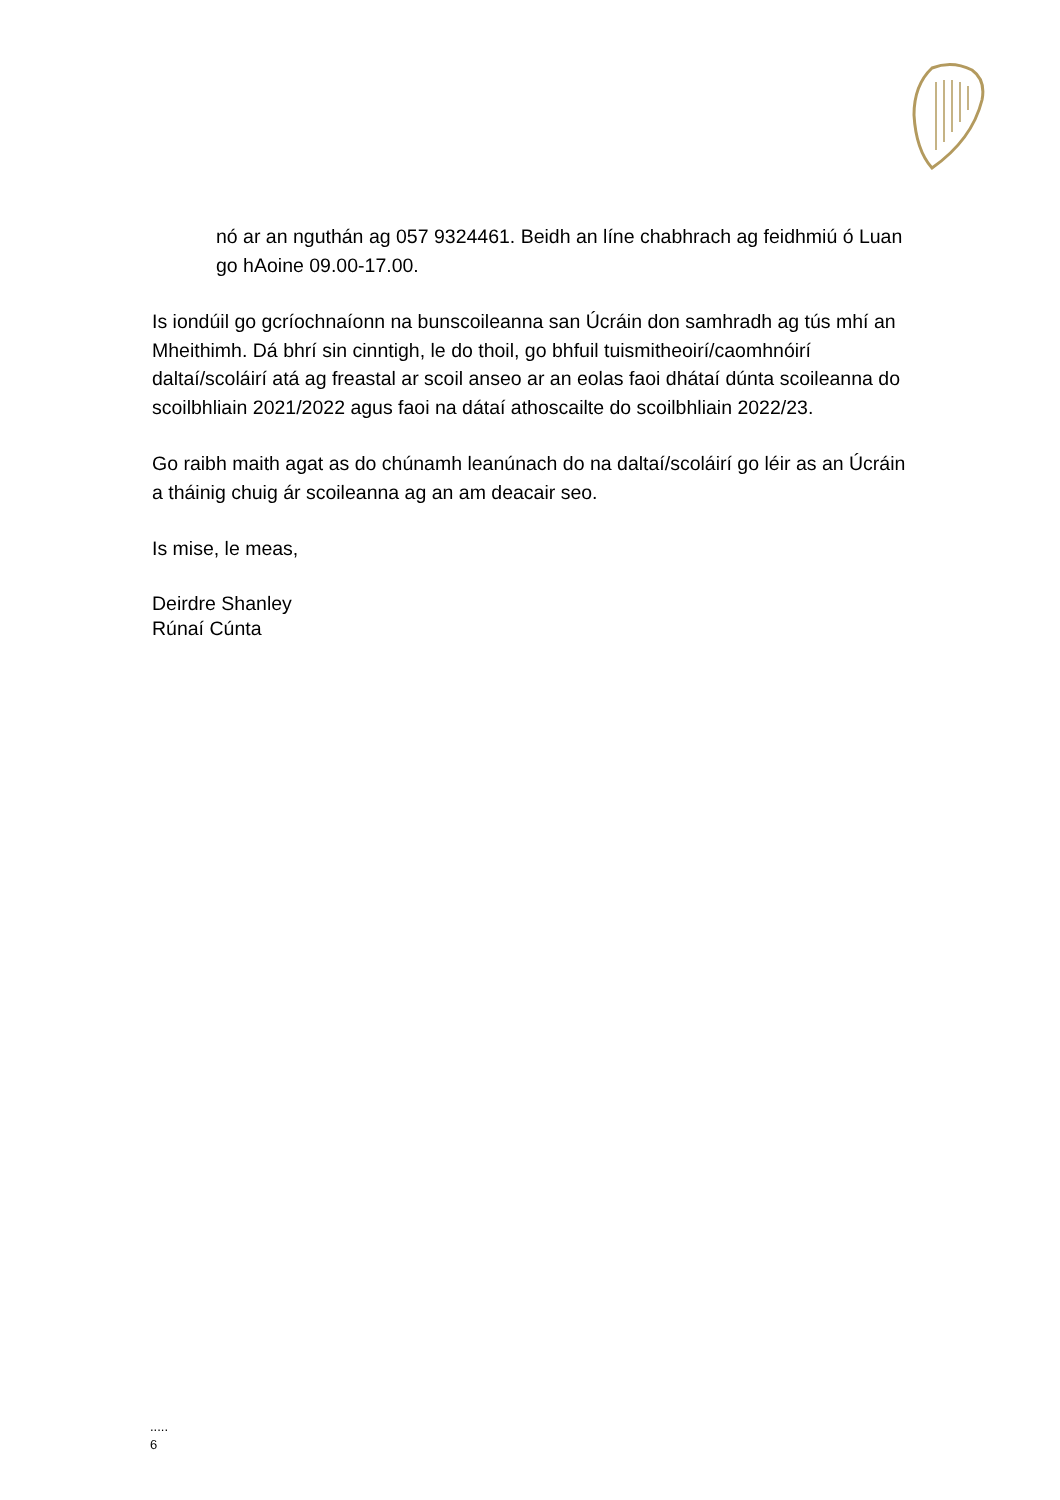nó ar an nguthán ag 057 9324461. Beidh an líne chabhrach ag feidhmiú ó Luan go hAoine 09.00-17.00.
Is iondúil go gcríochnaíonn na bunscoileanna san Úcráin don samhradh ag tús mhí an Mheithimh. Dá bhrí sin cinntigh, le do thoil, go bhfuil tuismitheoirí/caomhnóirí daltaí/scoláirí atá ag freastal ar scoil anseo ar an eolas faoi dhátaí dúnta scoileanna do scoilbhliain 2021/2022 agus faoi na dátaí athoscailte do scoilbhliain 2022/23.
Go raibh maith agat as do chúnamh leanúnach do na daltaí/scoláirí go léir as an Úcráin a tháinig chuig ár scoileanna ag an am deacair seo.
Is mise, le meas,
Deirdre Shanley
Rúnaí Cúnta
.....
6